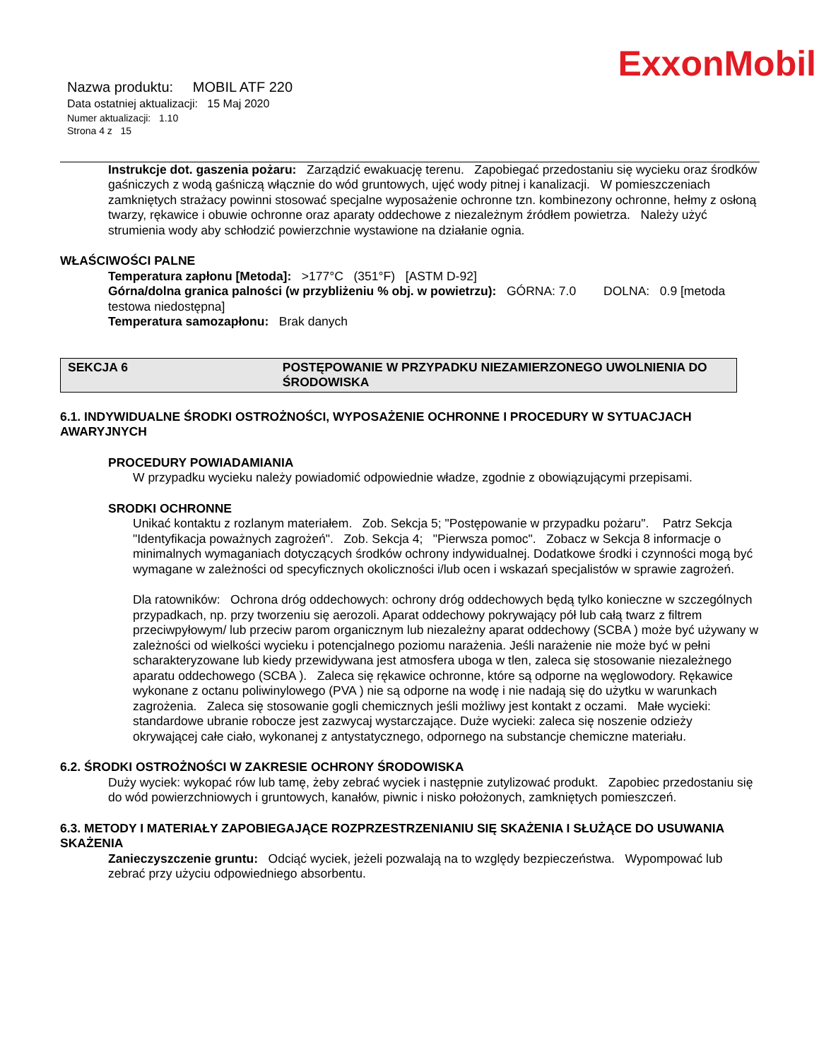ExxonMobil
Nazwa produktu: MOBIL ATF 220
Data ostatniej aktualizacji: 15 Maj 2020
Numer aktualizacji: 1.10
Strona 4 z 15
Instrukcje dot. gaszenia pożaru: Zarządzić ewakuację terenu. Zapobiegać przedostaniu się wycieku oraz środków gaśniczych z wodą gaśniczą włącznie do wód gruntowych, ujęć wody pitnej i kanalizacji. W pomieszczeniach zamkniętych strażacy powinni stosować specjalne wyposażenie ochronne tzn. kombinezony ochronne, hełmy z osłoną twarzy, rękawice i obuwie ochronne oraz aparaty oddechowe z niezależnym źródłem powietrza. Należy użyć strumienia wody aby schłodzić powierzchnie wystawione na działanie ognia.
WŁAŚCIWOŚCI PALNE
Temperatura zapłonu [Metoda]: >177°C (351°F) [ASTM D-92]
Górna/dolna granica palności (w przybliżeniu % obj. w powietrzu): GÓRNA: 7.0 DOLNA: 0.9 [metoda testowa niedostępna]
Temperatura samozapłonu: Brak danych
SEKCJA 6 POSTĘPOWANIE W PRZYPADKU NIEZAMIERZONEGO UWOLNIENIA DO ŚRODOWISKA
6.1. INDYWIDUALNE ŚRODKI OSTROŻNOŚCI, WYPOSAŻENIE OCHRONNE I PROCEDURY W SYTUACJACH AWARYJNYCH
PROCEDURY POWIADAMIANIA
W przypadku wycieku należy powiadomić odpowiednie władze, zgodnie z obowiązującymi przepisami.
SRODKI OCHRONNE
Unikać kontaktu z rozlanym materiałem. Zob. Sekcja 5; "Postępowanie w przypadku pożaru". Patrz Sekcja "Identyfikacja poważnych zagrożeń". Zob. Sekcja 4; "Pierwsza pomoc". Zobacz w Sekcja 8 informacje o minimalnych wymaganiach dotyczących środków ochrony indywidualnej. Dodatkowe środki i czynności mogą być wymagane w zależności od specyficznych okoliczności i/lub ocen i wskazań specjalistów w sprawie zagrożeń.
Dla ratowników: Ochrona dróg oddechowych: ochrony dróg oddechowych będą tylko konieczne w szczególnych przypadkach, np. przy tworzeniu się aerozoli. Aparat oddechowy pokrywający pół lub całą twarz z filtrem przeciwpyłowym/ lub przeciw parom organicznym lub niezależny aparat oddechowy (SCBA ) może być używany w zależności od wielkości wycieku i potencjalnego poziomu narażenia. Jeśli narażenie nie może być w pełni scharakteryzowane lub kiedy przewidywana jest atmosfera uboga w tlen, zaleca się stosowanie niezależnego aparatu oddechowego (SCBA ). Zaleca się rękawice ochronne, które są odporne na węglowodory. Rękawice wykonane z octanu poliwinylowego (PVA ) nie są odporne na wodę i nie nadają się do użytku w warunkach zagrożenia. Zaleca się stosowanie gogli chemicznych jeśli możliwy jest kontakt z oczami. Małe wycieki: standardowe ubranie robocze jest zazwycaj wystarczające. Duże wycieki: zaleca się noszenie odzieży okrywającej całe ciało, wykonanej z antystatycznego, odpornego na substancje chemiczne materiału.
6.2. ŚRODKI OSTROŻNOŚCI W ZAKRESIE OCHRONY ŚRODOWISKA
Duży wyciek: wykopać rów lub tamę, żeby zebrać wyciek i następnie zutylizować produkt. Zapobiec przedostaniu się do wód powierzchniowych i gruntowych, kanałów, piwnic i nisko położonych, zamkniętych pomieszczeń.
6.3. METODY I MATERIAŁY ZAPOBIEGAJĄCE ROZPRZESTRZENIANIU SIĘ SKAŻENIA I SŁUŻĄCE DO USUWANIA SKAŻENIA
Zanieczyszczenie gruntu: Odciąć wyciek, jeżeli pozwalają na to względy bezpieczeństwa. Wypompować lub zebrać przy użyciu odpowiedniego absorbentu.